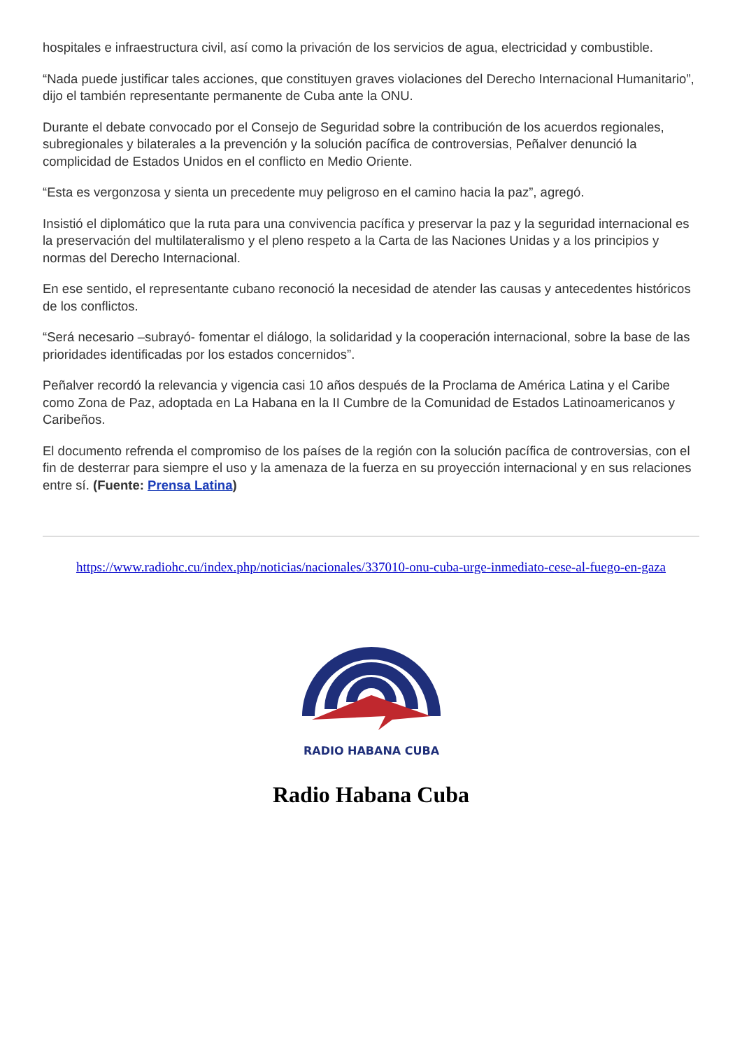hospitales e infraestructura civil, así como la privación de los servicios de agua, electricidad y combustible.
“Nada puede justificar tales acciones, que constituyen graves violaciones del Derecho Internacional Humanitario”, dijo el también representante permanente de Cuba ante la ONU.
Durante el debate convocado por el Consejo de Seguridad sobre la contribución de los acuerdos regionales, subregionales y bilaterales a la prevención y la solución pacífica de controversias, Peñalver denunció la complicidad de Estados Unidos en el conflicto en Medio Oriente.
“Esta es vergonzosa y sienta un precedente muy peligroso en el camino hacia la paz”, agregó.
Insistió el diplomático que la ruta para una convivencia pacífica y preservar la paz y la seguridad internacional es la preservación del multilateralismo y el pleno respeto a la Carta de las Naciones Unidas y a los principios y normas del Derecho Internacional.
En ese sentido, el representante cubano reconoció la necesidad de atender las causas y antecedentes históricos de los conflictos.
“Será necesario –subrayó- fomentar el diálogo, la solidaridad y la cooperación internacional, sobre la base de las prioridades identificadas por los estados concernidos”.
Peñalver recordó la relevancia y vigencia casi 10 años después de la Proclama de América Latina y el Caribe como Zona de Paz, adoptada en La Habana en la II Cumbre de la Comunidad de Estados Latinoamericanos y Caribeños.
El documento refrenda el compromiso de los países de la región con la solución pacífica de controversias, con el fin de desterrar para siempre el uso y la amenaza de la fuerza en su proyección internacional y en sus relaciones entre sí. (Fuente: Prensa Latina)
https://www.radiohc.cu/index.php/noticias/nacionales/337010-onu-cuba-urge-inmediato-cese-al-fuego-en-gaza
RADIO HABANA CUBA
Radio Habana Cuba